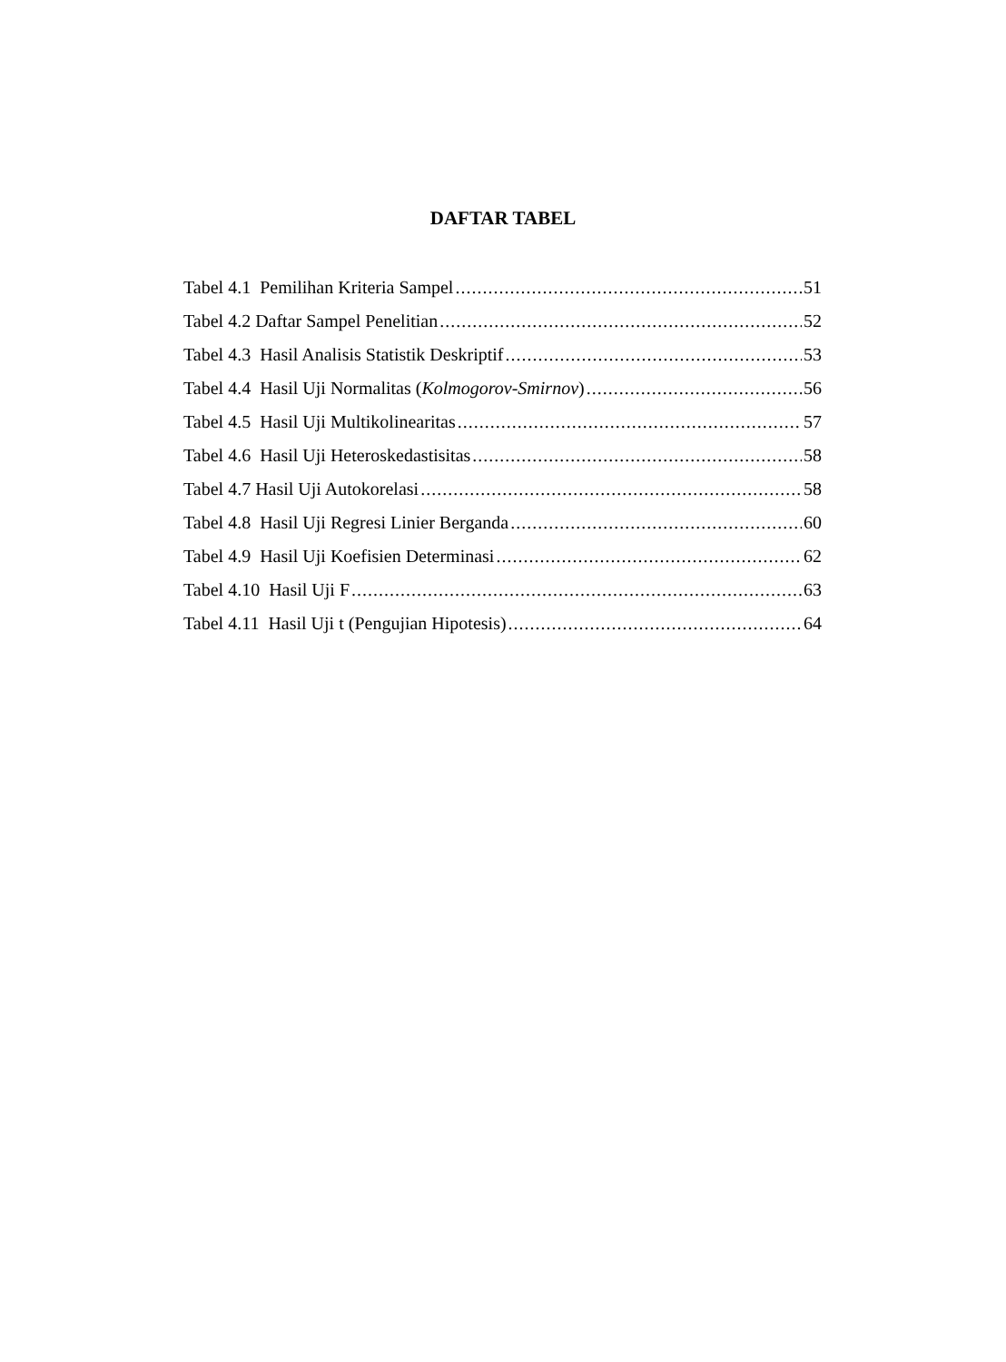DAFTAR TABEL
Tabel 4.1 Pemilihan Kriteria Sampel 51
Tabel 4.2 Daftar Sampel Penelitian 52
Tabel 4.3 Hasil Analisis Statistik Deskriptif 53
Tabel 4.4 Hasil Uji Normalitas (Kolmogorov-Smirnov) 56
Tabel 4.5 Hasil Uji Multikolinearitas 57
Tabel 4.6 Hasil Uji Heteroskedastisitas 58
Tabel 4.7 Hasil Uji Autokorelasi 58
Tabel 4.8 Hasil Uji Regresi Linier Berganda 60
Tabel 4.9 Hasil Uji Koefisien Determinasi 62
Tabel 4.10 Hasil Uji F 63
Tabel 4.11 Hasil Uji t (Pengujian Hipotesis) 64